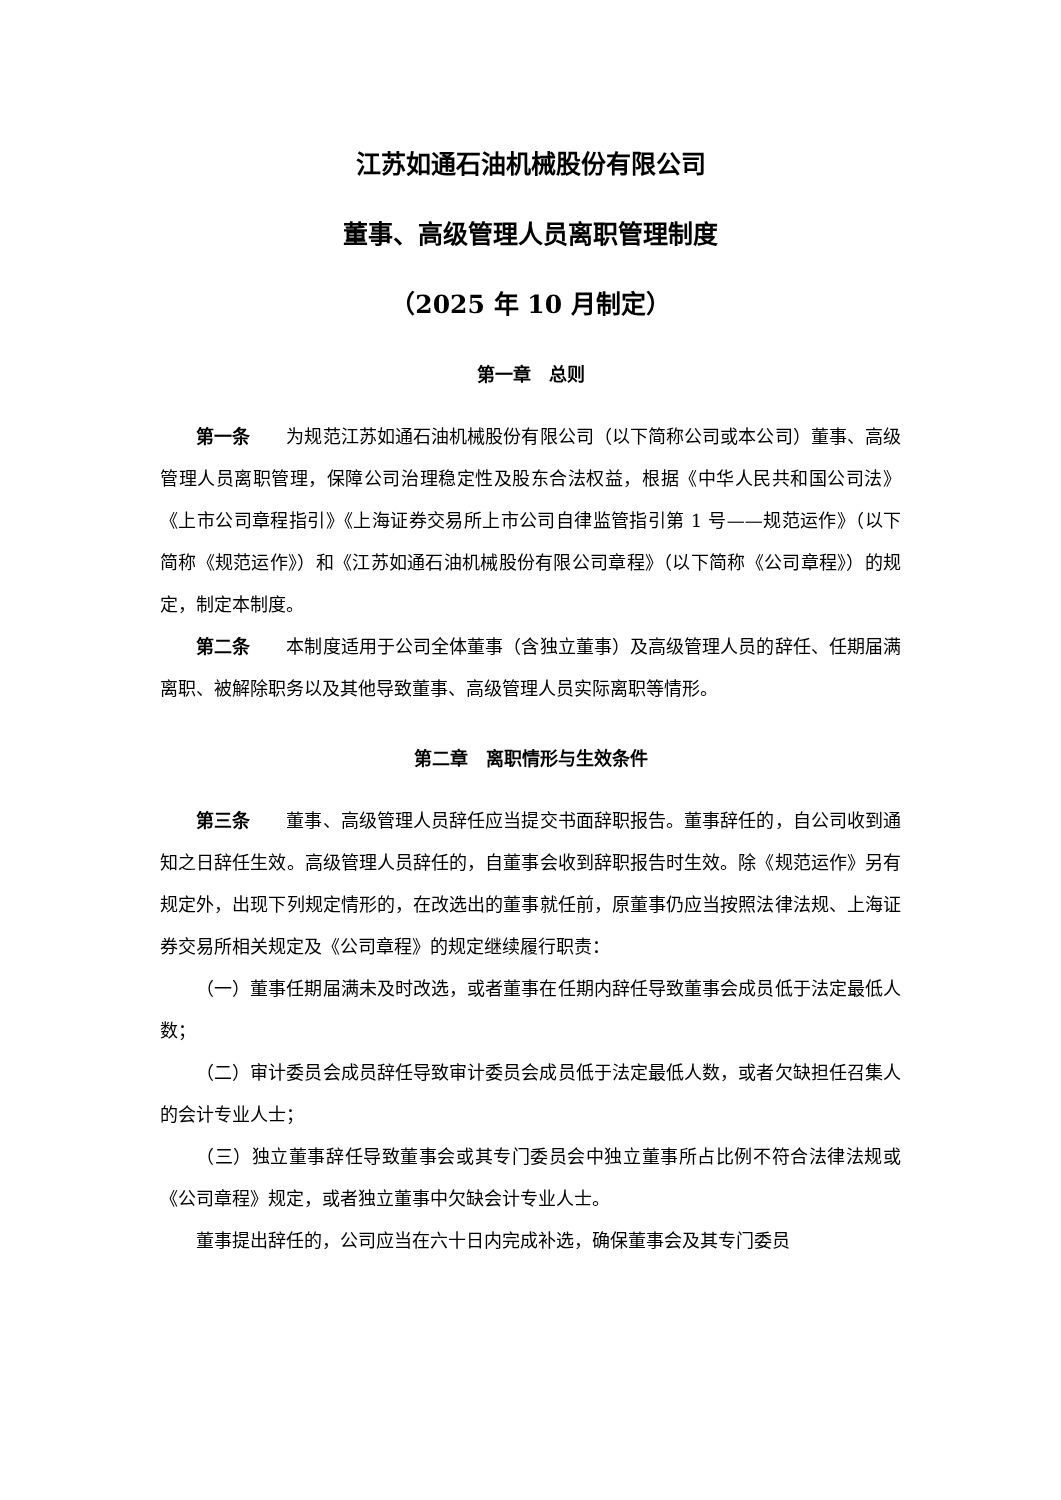江苏如通石油机械股份有限公司
董事、高级管理人员离职管理制度
（2025 年 10 月制定）
第一章　总则
第一条　　为规范江苏如通石油机械股份有限公司（以下简称公司或本公司）董事、高级管理人员离职管理，保障公司治理稳定性及股东合法权益，根据《中华人民共和国公司法》《上市公司章程指引》《上海证券交易所上市公司自律监管指引第 1 号——规范运作》（以下简称《规范运作》）和《江苏如通石油机械股份有限公司章程》（以下简称《公司章程》）的规定，制定本制度。
第二条　　本制度适用于公司全体董事（含独立董事）及高级管理人员的辞任、任期届满离职、被解除职务以及其他导致董事、高级管理人员实际离职等情形。
第二章　离职情形与生效条件
第三条　　董事、高级管理人员辞任应当提交书面辞职报告。董事辞任的，自公司收到通知之日辞任生效。高级管理人员辞任的，自董事会收到辞职报告时生效。除《规范运作》另有规定外，出现下列规定情形的，在改选出的董事就任前，原董事仍应当按照法律法规、上海证券交易所相关规定及《公司章程》的规定继续履行职责：
（一）董事任期届满未及时改选，或者董事在任期内辞任导致董事会成员低于法定最低人数；
（二）审计委员会成员辞任导致审计委员会成员低于法定最低人数，或者欠缺担任召集人的会计专业人士；
（三）独立董事辞任导致董事会或其专门委员会中独立董事所占比例不符合法律法规或《公司章程》规定，或者独立董事中欠缺会计专业人士。
董事提出辞任的，公司应当在六十日内完成补选，确保董事会及其专门委员